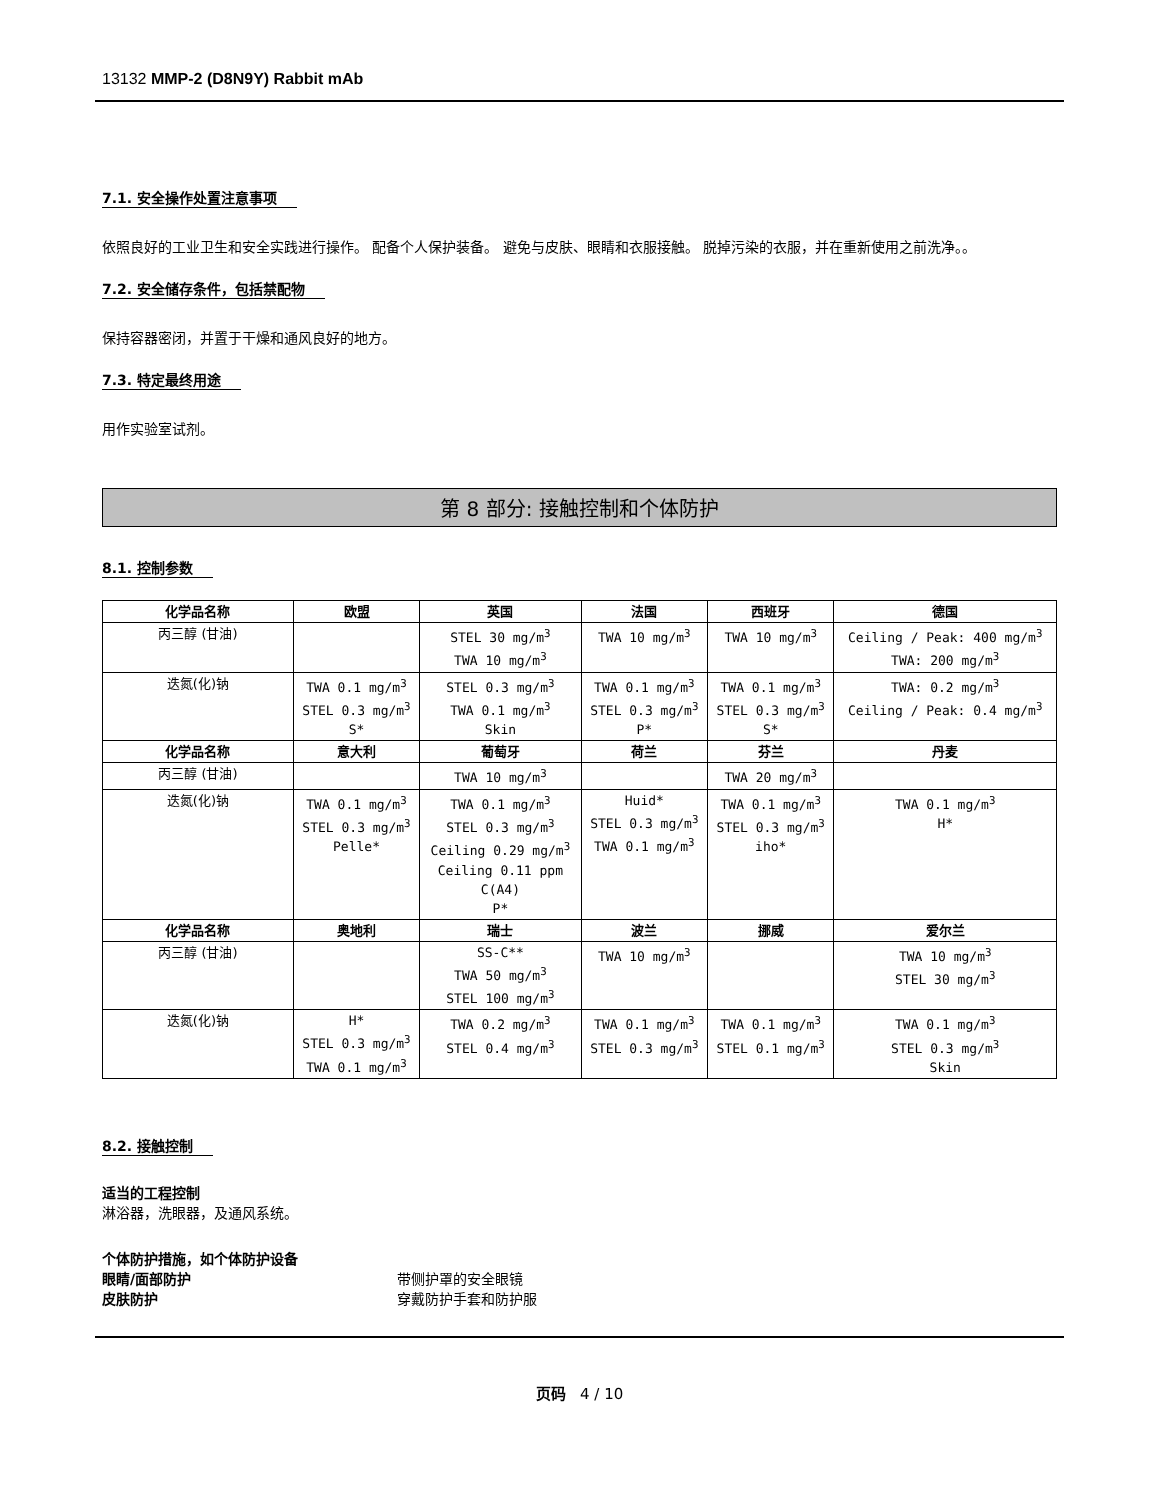13132 MMP-2 (D8N9Y) Rabbit mAb
7.1. 安全操作处置注意事项
依照良好的工业卫生和安全实践进行操作。 配备个人保护装备。 避免与皮肤、眼睛和衣服接触。 脱掉污染的衣服，并在重新使用之前洗净。。
7.2. 安全储存条件，包括禁配物
保持容器密闭，并置于干燥和通风良好的地方。
7.3. 特定最终用途
用作实验室试剂。
第 8 部分: 接触控制和个体防护
8.1. 控制参数
| 化学品名称 | 欧盟 | 英国 | 法国 | 西班牙 | 德国 |
| --- | --- | --- | --- | --- | --- |
| 丙三醇 (甘油) | | STEL 30 mg/m<sup>3</sup> TWA 10 mg/m<sup>3</sup> | TWA 10 mg/m<sup>3</sup> | TWA 10 mg/m<sup>3</sup> | Ceiling / Peak: 400 mg/m<sup>3</sup> TWA: 200 mg/m<sup>3</sup> |
| 迭氮(化)钠 | TWA 0.1 mg/m<sup>3</sup> STEL 0.3 mg/m<sup>3</sup> S* | STEL 0.3 mg/m<sup>3</sup> TWA 0.1 mg/m<sup>3</sup> Skin | TWA 0.1 mg/m<sup>3</sup> STEL 0.3 mg/m<sup>3</sup> P* | TWA 0.1 mg/m<sup>3</sup> STEL 0.3 mg/m<sup>3</sup> S* | TWA: 0.2 mg/m<sup>3</sup> Ceiling / Peak: 0.4 mg/m<sup>3</sup> |
| 化学品名称 | 意大利 | 葡萄牙 | 荷兰 | 芬兰 | 丹麦 |
| 丙三醇 (甘油) | | TWA 10 mg/m<sup>3</sup> | | TWA 20 mg/m<sup>3</sup> | |
| 迭氮(化)钠 | TWA 0.1 mg/m<sup>3</sup> STEL 0.3 mg/m<sup>3</sup> Pelle* | TWA 0.1 mg/m<sup>3</sup> STEL 0.3 mg/m<sup>3</sup> Ceiling 0.29 mg/m<sup>3</sup> Ceiling 0.11 ppm C(A4) P* | Huid* STEL 0.3 mg/m<sup>3</sup> TWA 0.1 mg/m<sup>3</sup> | TWA 0.1 mg/m<sup>3</sup> STEL 0.3 mg/m<sup>3</sup> iho* | TWA 0.1 mg/m<sup>3</sup> H* |
| 化学品名称 | 奥地利 | 瑞士 | 波兰 | 挪威 | 爱尔兰 |
| 丙三醇 (甘油) | | SS-C** TWA 50 mg/m<sup>3</sup> STEL 100 mg/m<sup>3</sup> | TWA 10 mg/m<sup>3</sup> | | TWA 10 mg/m<sup>3</sup> STEL 30 mg/m<sup>3</sup> |
| 迭氮(化)钠 | H* STEL 0.3 mg/m<sup>3</sup> TWA 0.1 mg/m<sup>3</sup> | TWA 0.2 mg/m<sup>3</sup> STEL 0.4 mg/m<sup>3</sup> | TWA 0.1 mg/m<sup>3</sup> STEL 0.3 mg/m<sup>3</sup> | TWA 0.1 mg/m<sup>3</sup> STEL 0.1 mg/m<sup>3</sup> | TWA 0.1 mg/m<sup>3</sup> STEL 0.3 mg/m<sup>3</sup> Skin |
8.2. 接触控制
适当的工程控制
淋浴器，洗眼器，及通风系统。
个体防护措施，如个体防护设备
眼睛/面部防护 带侧护罩的安全眼镜
皮肤防护 穿戴防护手套和防护服
页码 4 / 10